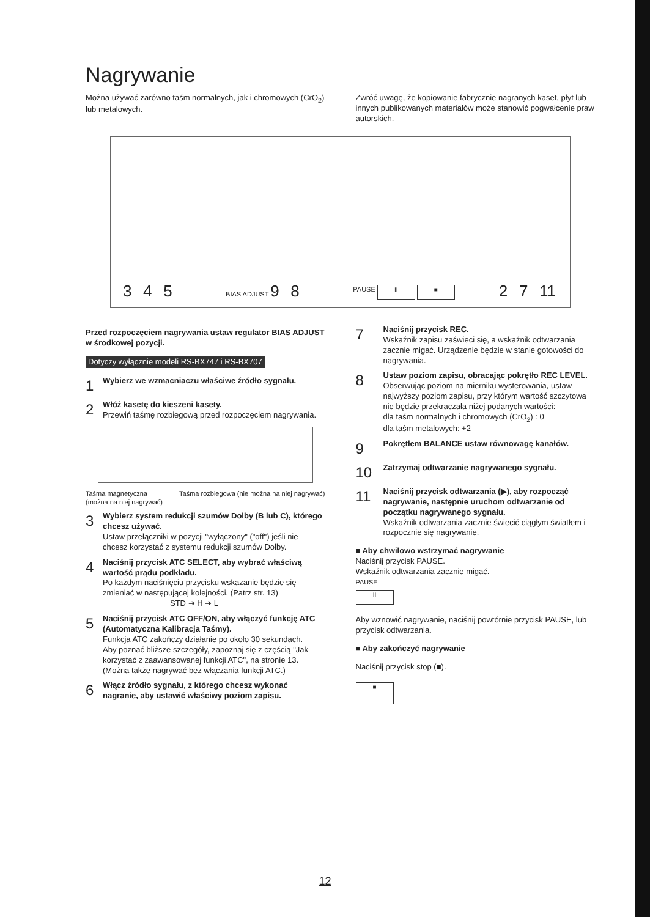Nagrywanie
Można używać zarówno taśm normalnych, jak i chromowych (CrO<sub>2</sub>) lub metalowych.
Zwróć uwagę, że kopiowanie fabrycznie nagranych kaset, płyt lub innych publikowanych materiałów może stanowić pogwałcenie praw autorskich.
3 4 5 BIAS ADJUST 9 8 PAUSE II ■ 2 7 11
Przed rozpoczęciem nagrywania ustaw regulator BIAS ADJUST w środkowej pozycji.
Dotyczy wyłącznie modeli RS-BX747 i RS-BX707
1
Wybierz we wzmacniaczu właściwe źródło sygnału.
2
Włóż kasetę do kieszeni kasety.
Przewiń taśmę rozbiegową przed rozpoczęciem nagrywania.
Taśma magnetyczna
(można na niej nagrywać) Taśma rozbiegowa (nie można na niej nagrywać)
3
Wybierz system redukcji szumów Dolby (B lub C), którego chcesz używać.
Ustaw przełączniki w pozycji "wyłączony" ("off") jeśli nie chcesz korzystać z systemu redukcji szumów Dolby.
4
Naciśnij przycisk ATC SELECT, aby wybrać właściwą wartość prądu podkładu.
Po każdym naciśnięciu przycisku wskazanie będzie się zmieniać w następującej kolejności. (Patrz str. 13)
STD ➔ H ➔ L
5
Naciśnij przycisk ATC OFF/ON, aby włączyć funkcję ATC (Automatyczna Kalibracja Taśmy).
Funkcja ATC zakończy działanie po około 30 sekundach.
Aby poznać bliższe szczegóły, zapoznaj się z częścią "Jak korzystać z zaawansowanej funkcji ATC", na stronie 13.
(Można także nagrywać bez włączania funkcji ATC.)
6
Włącz źródło sygnału, z którego chcesz wykonać nagranie, aby ustawić właściwy poziom zapisu.
7
Naciśnij przycisk REC.
Wskaźnik zapisu zaświeci się, a wskaźnik odtwarzania zacznie migać. Urządzenie będzie w stanie gotowości do nagrywania.
8
Ustaw poziom zapisu, obracając pokrętło REC LEVEL.
Obserwując poziom na mierniku wysterowania, ustaw najwyższy poziom zapisu, przy którym wartość szczytowa nie będzie przekraczała niżej podanych wartości:
dla taśm normalnych i chromowych (CrO<sub>2</sub>) : 0
dla taśm metalowych: +2
9
Pokrętłem BALANCE ustaw równowagę kanałów.
10
Zatrzymaj odtwarzanie nagrywanego sygnału.
11
Naciśnij przycisk odtwarzania (▶), aby rozpocząć nagrywanie, następnie uruchom odtwarzanie od początku nagrywanego sygnału.
Wskaźnik odtwarzania zacznie świecić ciągłym światłem i rozpocznie się nagrywanie.
■ Aby chwilowo wstrzymać nagrywanie
Naciśnij przycisk PAUSE.
Wskaźnik odtwarzania zacznie migać.
PAUSE
II
Aby wznowić nagrywanie, naciśnij powtórnie przycisk PAUSE, lub przycisk odtwarzania.
■ Aby zakończyć nagrywanie
Naciśnij przycisk stop (■).
■
12